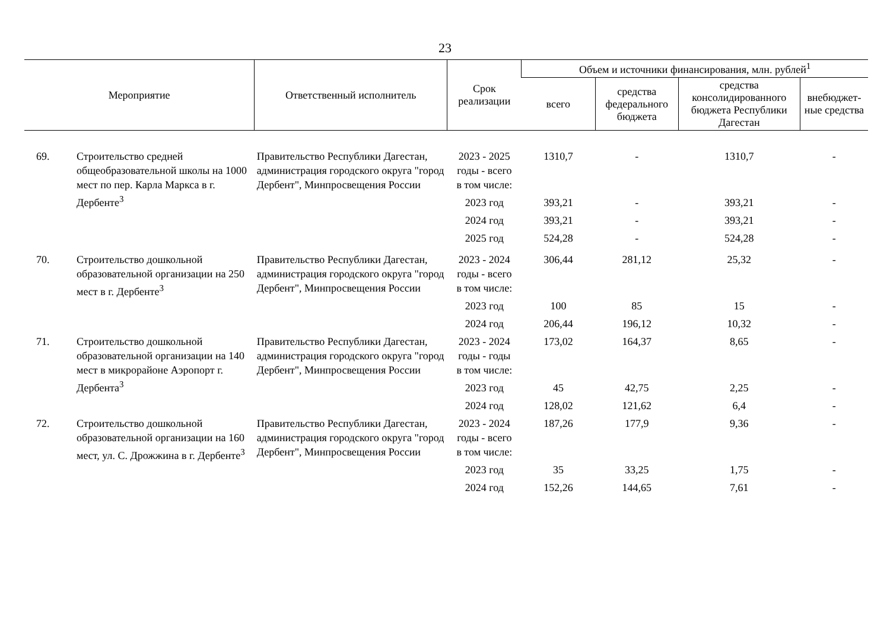23
| Мероприятие | | Ответственный исполнитель | Срок реализации | Объем и источники финансирования, млн. рублей<sup>1</sup> | | | |
| --- | --- | --- | --- | --- | --- | --- | --- |
| | | | | всего | средства федерального бюджета | средства консолидированного бюджета Республики Дагестан | внебюджет-ные средства |
| 69. | Строительство средней общеобразовательной школы на 1000 мест по пер. Карла Маркса в г. Дербенте<sup>3</sup> | Правительство Республики Дагестан, администрация городского округа "город Дербент", Минпросвещения России | 2023 - 2025 годы - всего в том числе: | 1310,7 | - | 1310,7 | - |
| | | | 2023 год | 393,21 | - | 393,21 | - |
| | | | 2024 год | 393,21 | - | 393,21 | - |
| | | | 2025 год | 524,28 | - | 524,28 | - |
| 70. | Строительство дошкольной образовательной организации на 250 мест в г. Дербенте<sup>3</sup> | Правительство Республики Дагестан, администрация городского округа "город Дербент", Минпросвещения России | 2023 - 2024 годы - всего в том числе: | 306,44 | 281,12 | 25,32 | - |
| | | | 2023 год | 100 | 85 | 15 | - |
| | | | 2024 год | 206,44 | 196,12 | 10,32 | - |
| 71. | Строительство дошкольной образовательной организации на 140 мест в микрорайоне Аэропорт г. Дербента<sup>3</sup> | Правительство Республики Дагестан, администрация городского округа "город Дербент", Минпросвещения России | 2023 - 2024 годы - годы в том числе: | 173,02 | 164,37 | 8,65 | - |
| | | | 2023 год | 45 | 42,75 | 2,25 | - |
| | | | 2024 год | 128,02 | 121,62 | 6,4 | - |
| 72. | Строительство дошкольной образовательной организации на 160 мест, ул. С. Дрожжина в г. Дербенте<sup>3</sup> | Правительство Республики Дагестан, администрация городского округа "город Дербент", Минпросвещения России | 2023 - 2024 годы - всего в том числе: | 187,26 | 177,9 | 9,36 | - |
| | | | 2023 год | 35 | 33,25 | 1,75 | - |
| | | | 2024 год | 152,26 | 144,65 | 7,61 | - |